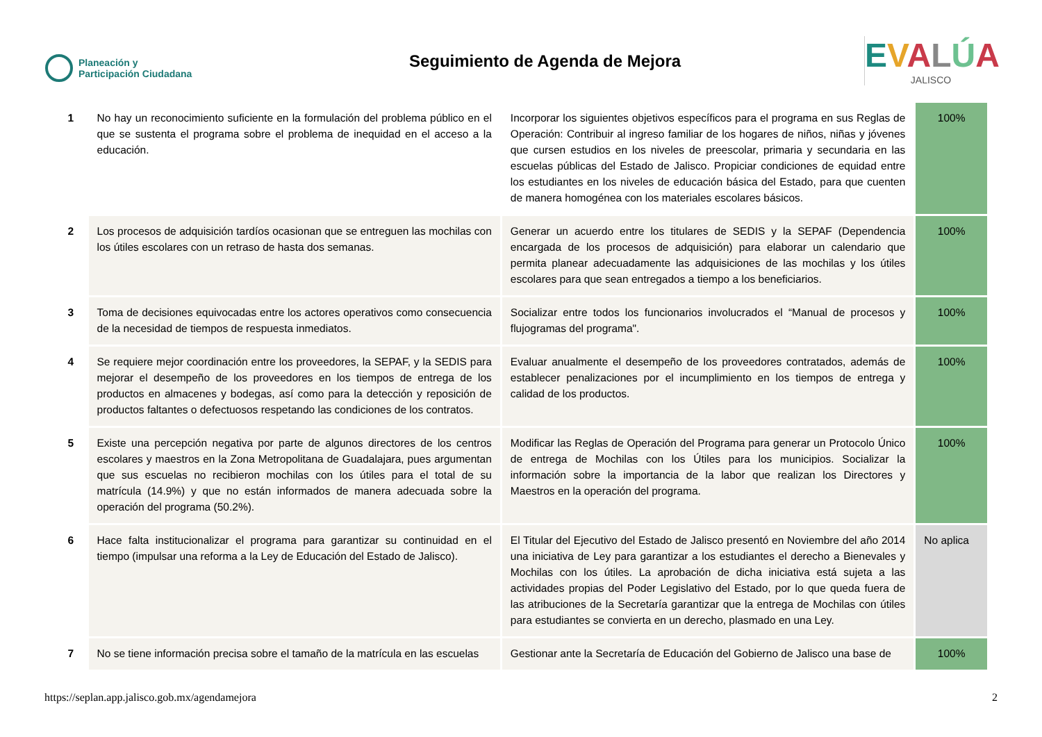Planeación y
Participación Ciudadana
Seguimiento de Agenda de Mejora
EVALÚA
JALISCO
| 1 | No hay un reconocimiento suficiente en la formulación del problema público en el que se sustenta el programa sobre el problema de inequidad en el acceso a la educación. | Incorporar los siguientes objetivos específicos para el programa en sus Reglas de Operación: Contribuir al ingreso familiar de los hogares de niños, niñas y jóvenes que cursen estudios en los niveles de preescolar, primaria y secundaria en las escuelas públicas del Estado de Jalisco. Propiciar condiciones de equidad entre los estudiantes en los niveles de educación básica del Estado, para que cuenten de manera homogénea con los materiales escolares básicos. | 100% |
| 2 | Los procesos de adquisición tardíos ocasionan que se entreguen las mochilas con los útiles escolares con un retraso de hasta dos semanas. | Generar un acuerdo entre los titulares de SEDIS y la SEPAF (Dependencia encargada de los procesos de adquisición) para elaborar un calendario que permita planear adecuadamente las adquisiciones de las mochilas y los útiles escolares para que sean entregados a tiempo a los beneficiarios. | 100% |
| 3 | Toma de decisiones equivocadas entre los actores operativos como consecuencia de la necesidad de tiempos de respuesta inmediatos. | Socializar entre todos los funcionarios involucrados el “Manual de procesos y flujogramas del programa". | 100% |
| 4 | Se requiere mejor coordinación entre los proveedores, la SEPAF, y la SEDIS para mejorar el desempeño de los proveedores en los tiempos de entrega de los productos en almacenes y bodegas, así como para la detección y reposición de productos faltantes o defectuosos respetando las condiciones de los contratos. | Evaluar anualmente el desempeño de los proveedores contratados, además de establecer penalizaciones por el incumplimiento en los tiempos de entrega y calidad de los productos. | 100% |
| 5 | Existe una percepción negativa por parte de algunos directores de los centros escolares y maestros en la Zona Metropolitana de Guadalajara, pues argumentan que sus escuelas no recibieron mochilas con los útiles para el total de su matrícula (14.9%) y que no están informados de manera adecuada sobre la operación del programa (50.2%). | Modificar las Reglas de Operación del Programa para generar un Protocolo Único de entrega de Mochilas con los Útiles para los municipios. Socializar la información sobre la importancia de la labor que realizan los Directores y Maestros en la operación del programa. | 100% |
| 6 | Hace falta institucionalizar el programa para garantizar su continuidad en el tiempo (impulsar una reforma a la Ley de Educación del Estado de Jalisco). | El Titular del Ejecutivo del Estado de Jalisco presentó en Noviembre del año 2014 una iniciativa de Ley para garantizar a los estudiantes el derecho a Bienevales y Mochilas con los útiles. La aprobación de dicha iniciativa está sujeta a las actividades propias del Poder Legislativo del Estado, por lo que queda fuera de las atribuciones de la Secretaría garantizar que la entrega de Mochilas con útiles para estudiantes se convierta en un derecho, plasmado en una Ley. | No aplica |
| 7 | No se tiene información precisa sobre el tamaño de la matrícula en las escuelas | Gestionar ante la Secretaría de Educación del Gobierno de Jalisco una base de | 100% |
https://seplan.app.jalisco.gob.mx/agendamejora 2